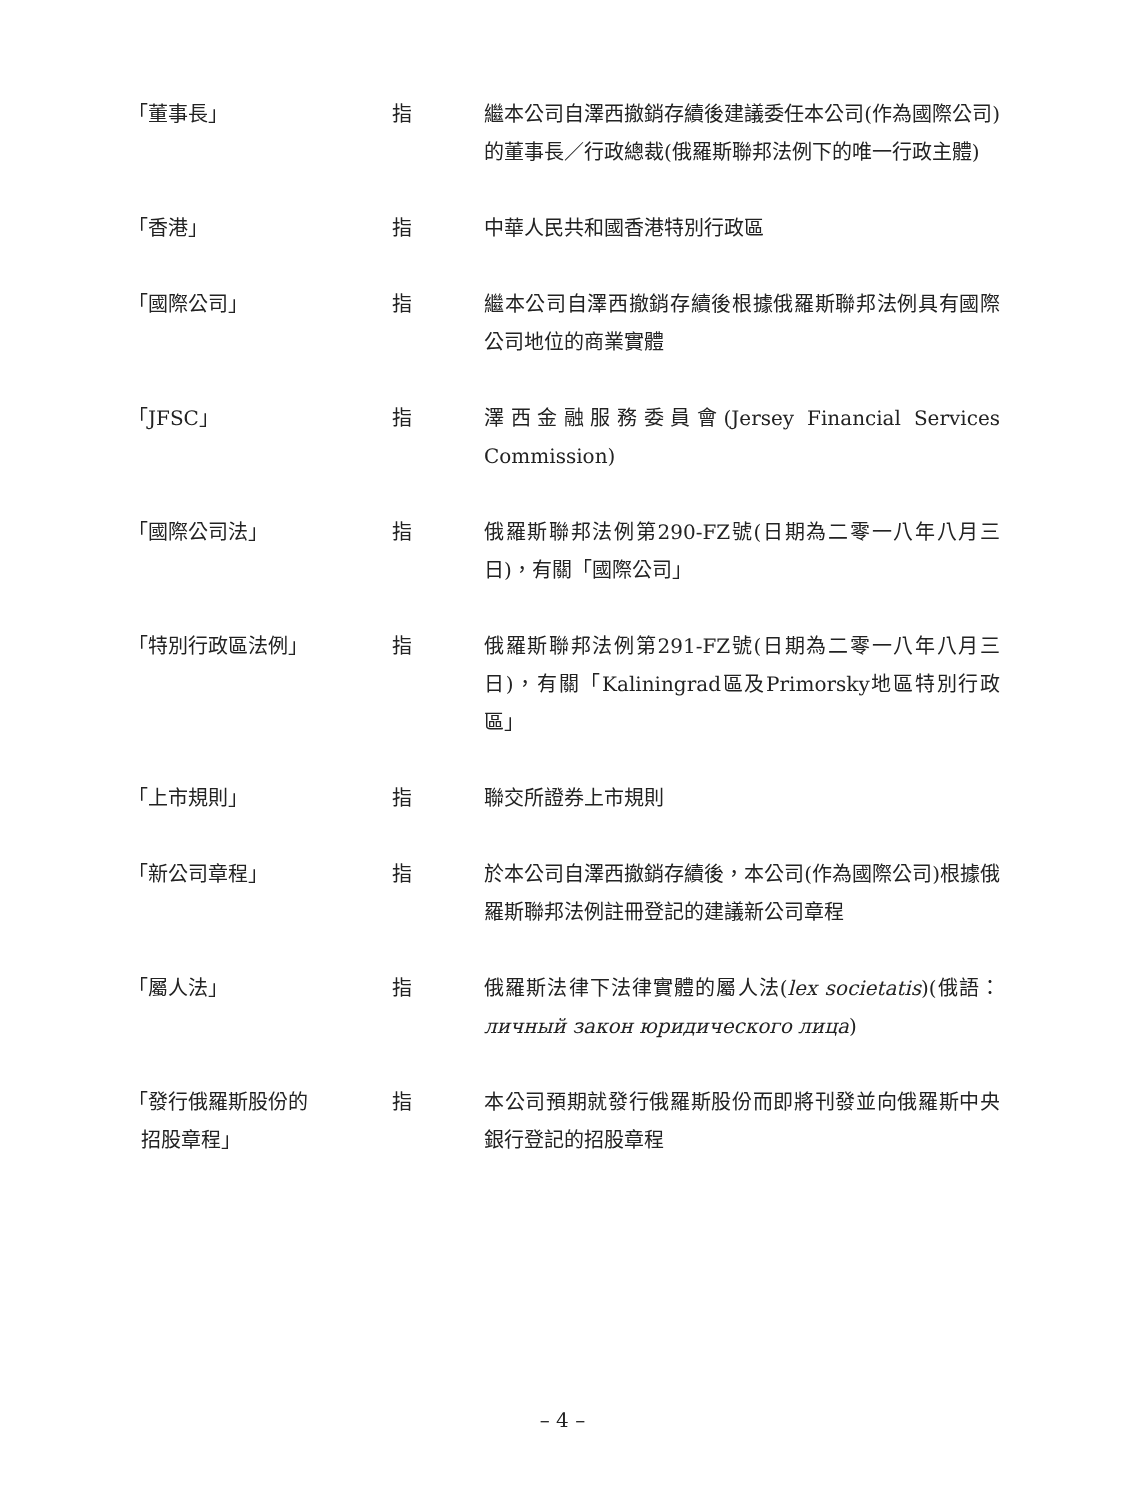「董事長」 指 繼本公司自澤西撤銷存續後建議委任本公司(作為國際公司)的董事長／行政總裁(俄羅斯聯邦法例下的唯一行政主體)
「香港」 指 中華人民共和國香港特別行政區
「國際公司」 指 繼本公司自澤西撤銷存續後根據俄羅斯聯邦法例具有國際公司地位的商業實體
「JFSC」 指 澤西金融服務委員會(Jersey Financial Services Commission)
「國際公司法」 指 俄羅斯聯邦法例第290-FZ號(日期為二零一八年八月三日)，有關「國際公司」
「特別行政區法例」 指 俄羅斯聯邦法例第291-FZ號(日期為二零一八年八月三日)，有關「Kaliningrad區及Primorsky地區特別行政區」
「上市規則」 指 聯交所證券上市規則
「新公司章程」 指 於本公司自澤西撤銷存續後，本公司(作為國際公司)根據俄羅斯聯邦法例註冊登記的建議新公司章程
「屬人法」 指 俄羅斯法律下法律實體的屬人法(lex societatis)(俄語：личный закон юридического лица)
「發行俄羅斯股份的
招股章程」
指 本公司預期就發行俄羅斯股份而即將刊發並向俄羅斯中央銀行登記的招股章程
– 4 –